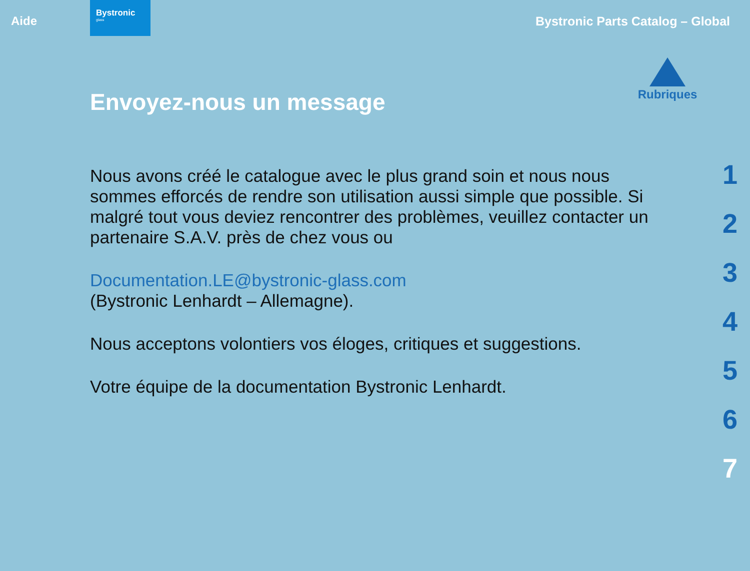Aide
Bystronic
glass
Bystronic Parts Catalog – Global
Rubriques
Envoyez-nous un message
Nous avons créé le catalogue avec le plus grand soin et nous nous sommes efforcés de rendre son utilisation aussi simple que possible. Si malgré tout vous deviez rencontrer des problèmes, veuillez contacter un partenaire S.A.V. près de chez vous ou
Documentation.LE@bystronic-glass.com
(Bystronic Lenhardt – Allemagne).
Nous acceptons volontiers vos éloges, critiques et suggestions.
Votre équipe de la documentation Bystronic Lenhardt.
1
2
3
4
5
6
7